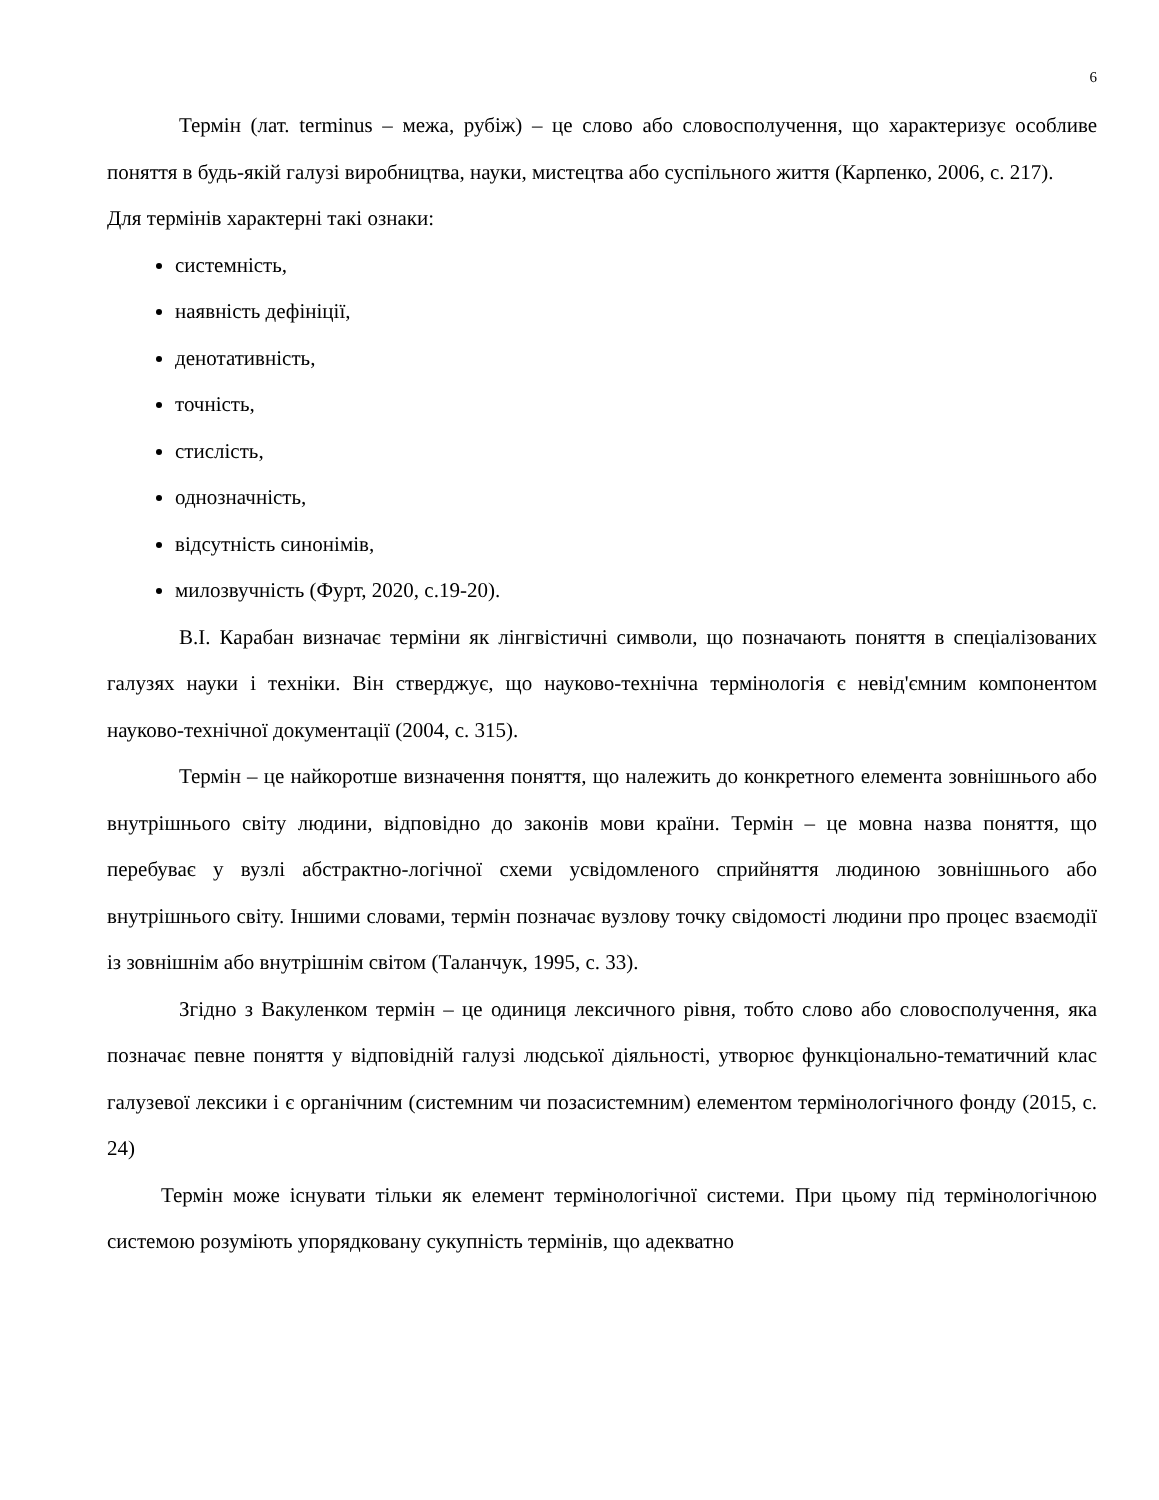6
Термін (лат. terminus – межа, рубіж) – це слово або словосполучення, що характеризує особливе поняття в будь-якій галузі виробництва, науки, мистецтва або суспільного життя (Карпенко, 2006, с. 217).
Для термінів характерні такі ознаки:
системність,
наявність дефініції,
денотативність,
точність,
стислість,
однозначність,
відсутність синонімів,
милозвучність (Фурт, 2020, с.19-20).
В.І. Карабан визначає терміни як лінгвістичні символи, що позначають поняття в спеціалізованих галузях науки і техніки. Він стверджує, що науково-технічна термінологія є невід'ємним компонентом науково-технічної документації (2004, с. 315).
Термін – це найкоротше визначення поняття, що належить до конкретного елемента зовнішнього або внутрішнього світу людини, відповідно до законів мови країни. Термін – це мовна назва поняття, що перебуває у вузлі абстрактно-логічної схеми усвідомленого сприйняття людиною зовнішнього або внутрішнього світу. Іншими словами, термін позначає вузлову точку свідомості людини про процес взаємодії із зовнішнім або внутрішнім світом (Таланчук, 1995, с. 33).
Згідно з Вакуленком термін – це одиниця лексичного рівня, тобто слово або словосполучення, яка позначає певне поняття у відповідній галузі людської діяльності, утворює функціонально-тематичний клас галузевої лексики і є органічним (системним чи позасистемним) елементом термінологічного фонду (2015, с. 24)
Термін може існувати тільки як елемент термінологічної системи. При цьому під термінологічною системою розуміють упорядковану сукупність термінів, що адекватно